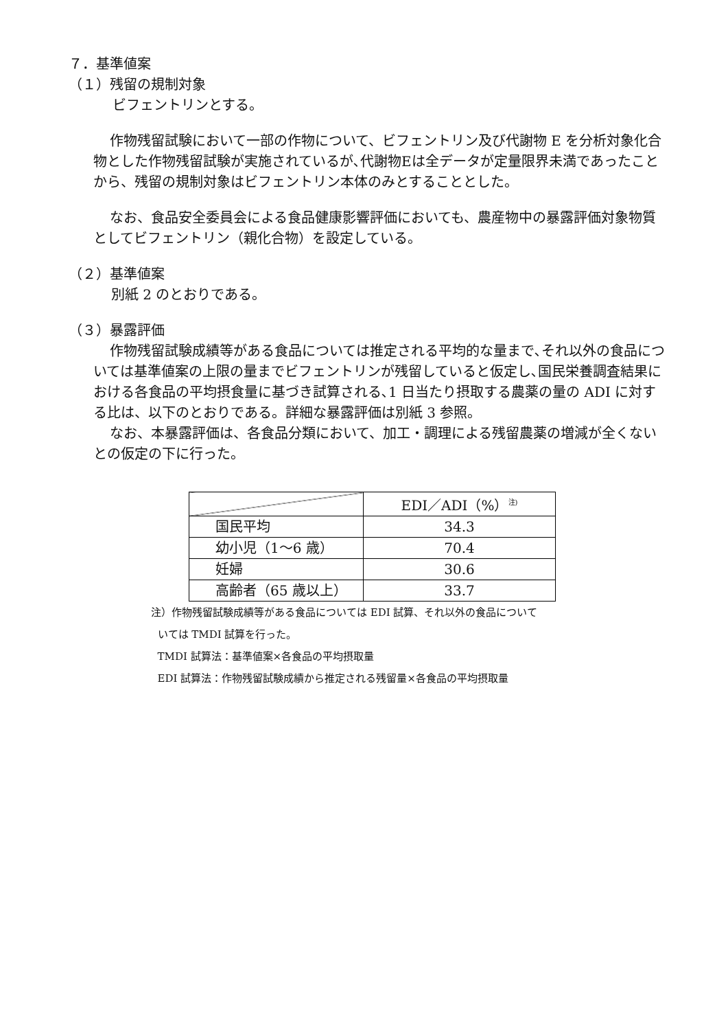７．基準値案
（１）残留の規制対象
ビフェントリンとする。
作物残留試験において一部の作物について、ビフェントリン及び代謝物 E を分析対象化合物とした作物残留試験が実施されているが､代謝物Eは全データが定量限界未満であったことから、残留の規制対象はビフェントリン本体のみとすることとした。
なお、食品安全委員会による食品健康影響評価においても、農産物中の暴露評価対象物質としてビフェントリン（親化合物）を設定している。
（２）基準値案
別紙 2 のとおりである。
（３）暴露評価
作物残留試験成績等がある食品については推定される平均的な量まで､それ以外の食品については基準値案の上限の量までビフェントリンが残留していると仮定し､国民栄養調査結果における各食品の平均摂食量に基づき試算される､1 日当たり摂取する農薬の量の ADI に対する比は、以下のとおりである。詳細な暴露評価は別紙 3 参照。
なお、本暴露評価は、各食品分類において、加工・調理による残留農薬の増減が全くないとの仮定の下に行った。
| | EDI／ADI（%）<sup>注)</sup> |
| --- | --- |
| 国民平均 | 34.3 |
| 幼小児（1～6 歳） | 70.4 |
| 妊婦 | 30.6 |
| 高齢者（65 歳以上） | 33.7 |
注）作物残留試験成績等がある食品については EDI 試算、それ以外の食品について
いては TMDI 試算を行った。
TMDI 試算法：基準値案×各食品の平均摂取量
EDI 試算法：作物残留試験成績から推定される残留量×各食品の平均摂取量